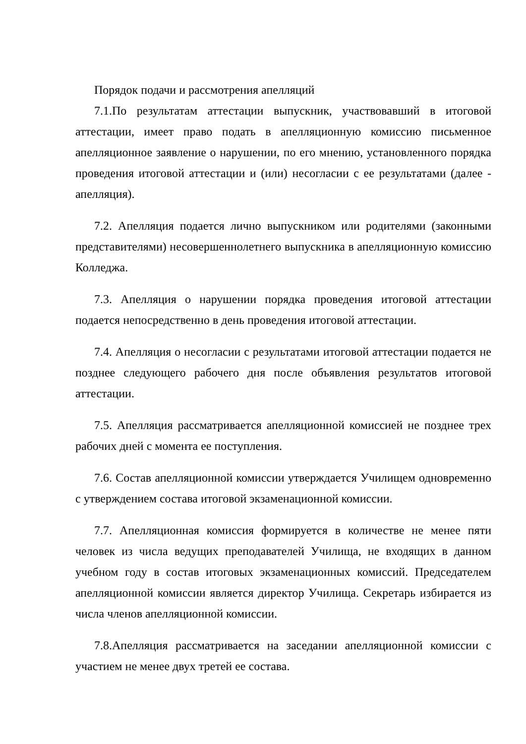Порядок подачи и рассмотрения апелляций
7.1.По результатам аттестации выпускник, участвовавший в итоговой аттестации, имеет право подать в апелляционную комиссию письменное апелляционное заявление о нарушении, по его мнению, установленного порядка проведения итоговой аттестации и (или) несогласии с ее результатами (далее - апелляция).
7.2. Апелляция подается лично выпускником или родителями (законными представителями) несовершеннолетнего выпускника в апелляционную комиссию Колледжа.
7.3. Апелляция о нарушении порядка проведения итоговой аттестации подается непосредственно в день проведения итоговой аттестации.
7.4. Апелляция о несогласии с результатами итоговой аттестации подается не позднее следующего рабочего дня после объявления результатов итоговой аттестации.
7.5. Апелляция рассматривается апелляционной комиссией не позднее трех рабочих дней с момента ее поступления.
7.6. Состав апелляционной комиссии утверждается Училищем одновременно с утверждением состава итоговой экзаменационной комиссии.
7.7. Апелляционная комиссия формируется в количестве не менее пяти человек из числа ведущих преподавателей Училища, не входящих в данном учебном году в состав итоговых экзаменационных комиссий. Председателем апелляционной комиссии является директор Училища. Секретарь избирается из числа членов апелляционной комиссии.
7.8.Апелляция рассматривается на заседании апелляционной комиссии с участием не менее двух третей ее состава.